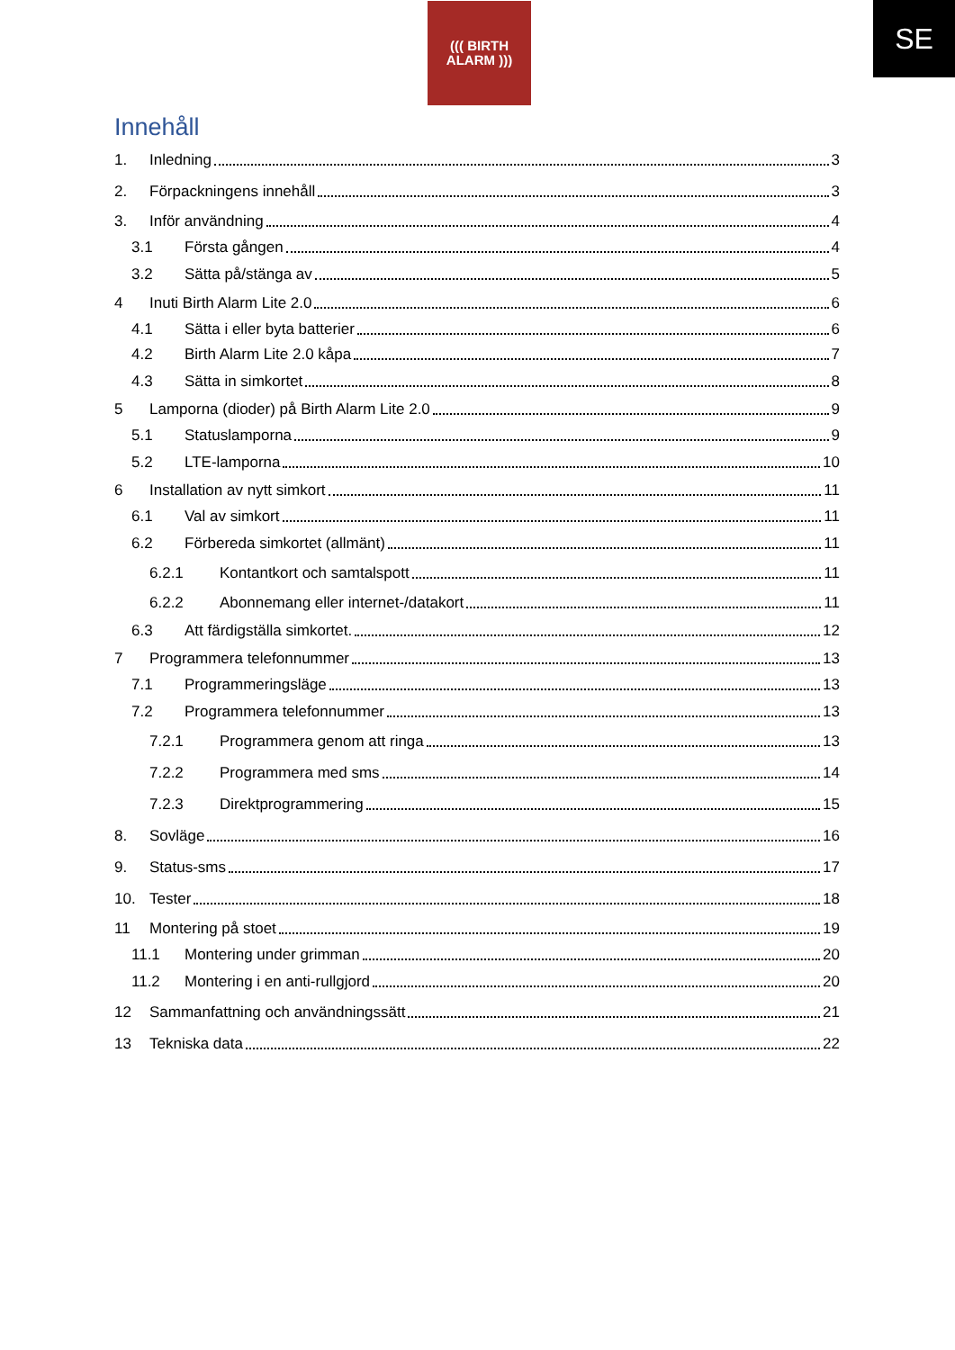((( BIRTH
ALARM )))
SE
Innehåll
1. Inledning 3
2. Förpackningens innehåll 3
3. Inför användning 4
3.1 Första gången 4
3.2 Sätta på/stänga av 5
4 Inuti Birth Alarm Lite 2.0 6
4.1 Sätta i eller byta batterier 6
4.2 Birth Alarm Lite 2.0 kåpa 7
4.3 Sätta in simkortet 8
5 Lamporna (dioder) på Birth Alarm Lite 2.0 9
5.1 Statuslamporna 9
5.2 LTE-lamporna 10
6 Installation av nytt simkort 11
6.1 Val av simkort 11
6.2 Förbereda simkortet (allmänt) 11
6.2.1 Kontantkort och samtalspott 11
6.2.2 Abonnemang eller internet-/datakort 11
6.3 Att färdigställa simkortet. 12
7 Programmera telefonnummer 13
7.1 Programmeringsläge 13
7.2 Programmera telefonnummer 13
7.2.1 Programmera genom att ringa 13
7.2.2 Programmera med sms 14
7.2.3 Direktprogrammering 15
8. Sovläge 16
9. Status-sms 17
10. Tester 18
11 Montering på stoet 19
11.1 Montering under grimman 20
11.2 Montering i en anti-rullgjord 20
12 Sammanfattning och användningssätt 21
13 Tekniska data 22